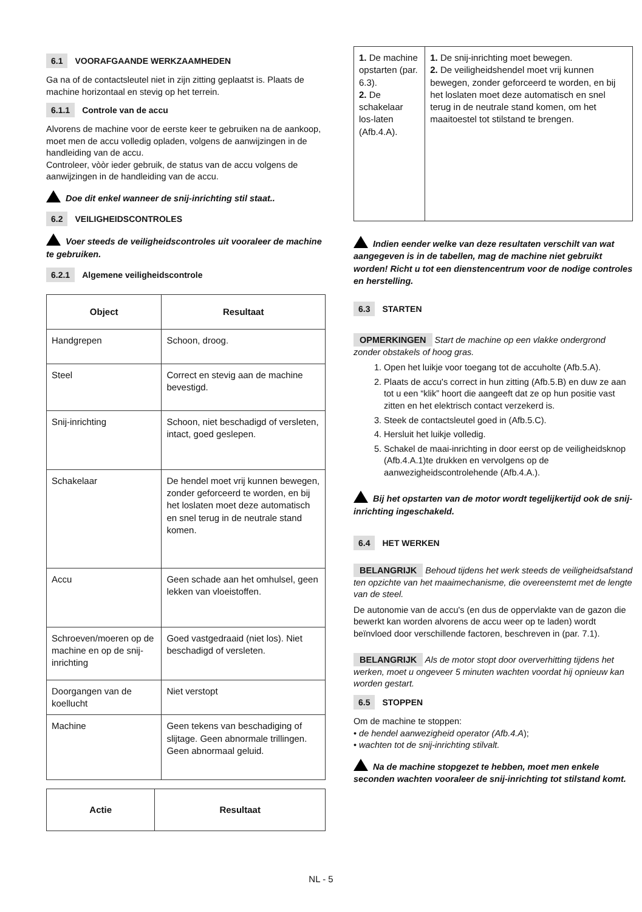6.1 VOORAFGAANDE WERKZAAMHEDEN
Ga na of de contactsleutel niet in zijn zitting geplaatst is. Plaats de machine horizontaal en stevig op het terrein.
6.1.1 Controle van de accu
Alvorens de machine voor de eerste keer te gebruiken na de aankoop, moet men de accu volledig opladen, volgens de aanwijzingen in de handleiding van de accu.
Controleer, vòòr ieder gebruik, de status van de accu volgens de aanwijzingen in de handleiding van de accu.
Doe dit enkel wanneer de snij-inrichting stil staat..
6.2 VEILIGHEIDSCONTROLES
Voer steeds de veiligheidscontroles uit vooraleer de machine te gebruiken.
6.2.1 Algemene veiligheidscontrole
| Object | Resultaat |
| --- | --- |
| Handgrepen | Schoon, droog. |
| Steel | Correct en stevig aan de machine bevestigd. |
| Snij-inrichting | Schoon, niet beschadigd of versleten, intact, goed geslepen. |
| Schakelaar | De hendel moet vrij kunnen bewegen, zonder geforceerd te worden, en bij het loslaten moet deze automatisch en snel terug in de neutrale stand komen. |
| Accu | Geen schade aan het omhulsel, geen lekken van vloeistoffen. |
| Schroeven/moeren op de machine en op de snij-inrichting | Goed vastgedraaid (niet los). Niet beschadigd of versleten. |
| Doorgangen van de koellucht | Niet verstopt |
| Machine | Geen tekens van beschadiging of slijtage. Geen abnormale trillingen. Geen abnormaal geluid. |
| Actie | Resultaat |
| --- | --- |
| 1. De machine opstarten (par. 6.3). 2. De schakelaar los-laten (Afb.4.A). | 1. De snij-inrichting moet bewegen. 2. De veiligheidshendel moet vrij kunnen bewegen, zonder geforceerd te worden, en bij het loslaten moet deze automatisch en snel terug in de neutrale stand komen, om het maaitoestel tot stilstand te brengen. |
Indien eender welke van deze resultaten verschilt van wat aangegeven is in de tabellen, mag de machine niet gebruikt worden! Richt u tot een dienstencentrum voor de nodige controles en herstelling.
6.3 STARTEN
OPMERKINGEN Start de machine op een vlakke ondergrond zonder obstakels of hoog gras.
1. Open het luikje voor toegang tot de accuholte (Afb.5.A).
2. Plaats de accu's correct in hun zitting (Afb.5.B) en duw ze aan tot u een “klik” hoort die aangeeft dat ze op hun positie vast zitten en het elektrisch contact verzekerd is.
3. Steek de contactsleutel goed in (Afb.5.C).
4. Hersluit het luikje volledig.
5. Schakel de maai-inrichting in door eerst op de veiligheidsknop (Afb.4.A.1)te drukken en vervolgens op de aanwezigheidscontrolehende (Afb.4.A.).
Bij het opstarten van de motor wordt tegelijkertijd ook de snij-inrichting ingeschakeld.
6.4 HET WERKEN
BELANGRIJK Behoud tijdens het werk steeds de veiligheidsafstand ten opzichte van het maaimechanisme, die overeenstemt met de lengte van de steel.
De autonomie van de accu's (en dus de oppervlakte van de gazon die bewerkt kan worden alvorens de accu weer op te laden) wordt beïnvloed door verschillende factoren, beschreven in (par. 7.1).
BELANGRIJK Als de motor stopt door oververhitting tijdens het werken, moet u ongeveer 5 minuten wachten voordat hij opnieuw kan worden gestart.
6.5 STOPPEN
Om de machine te stoppen:
• de hendel aanwezigheid operator (Afb.4.A);
• wachten tot de snij-inrichting stilvalt.
Na de machine stopgezet te hebben, moet men enkele seconden wachten vooraleer de snij-inrichting tot stilstand komt.
NL - 5